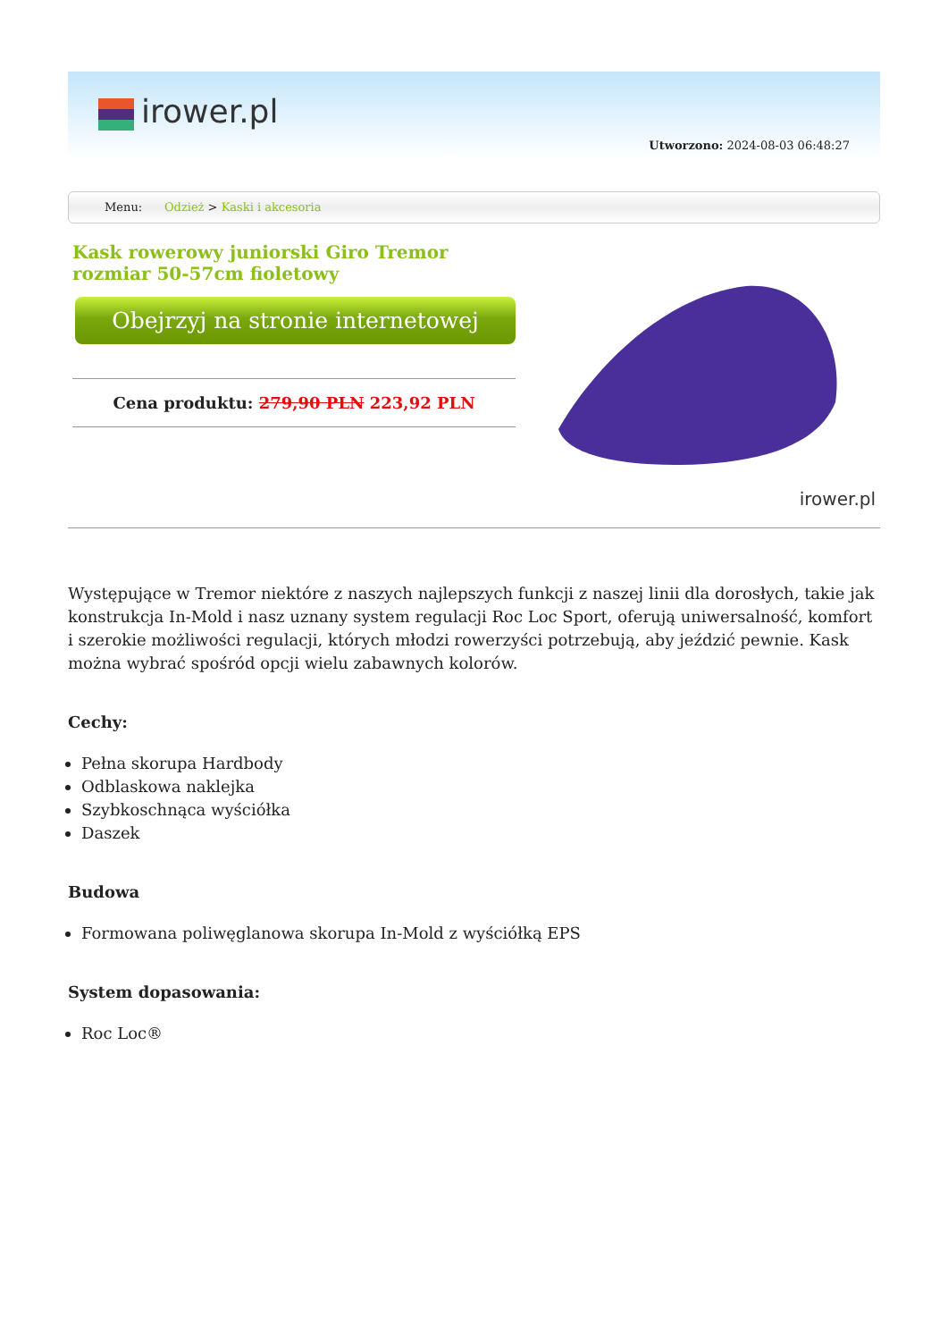irower.pl
Utworzono: 2024-08-03 06:48:27
Menu: Odzież > Kaski i akcesoria
Kask rowerowy juniorski Giro Tremor rozmiar 50-57cm fioletowy
Obejrzyj na stronie internetowej
Cena produktu: 279,90 PLN 223,92 PLN
irower.pl
Występujące w Tremor niektóre z naszych najlepszych funkcji z naszej linii dla dorosłych, takie jak konstrukcja In-Mold i nasz uznany system regulacji Roc Loc Sport, oferują uniwersalność, komfort i szerokie możliwości regulacji, których młodzi rowerzyści potrzebują, aby jeździć pewnie. Kask można wybrać spośród opcji wielu zabawnych kolorów.
Cechy:
Pełna skorupa Hardbody
Odblaskowa naklejka
Szybkoschnąca wyściółka
Daszek
Budowa
Formowana poliwęglanowa skorupa In-Mold z wyściółką EPS
System dopasowania:
Roc Loc®